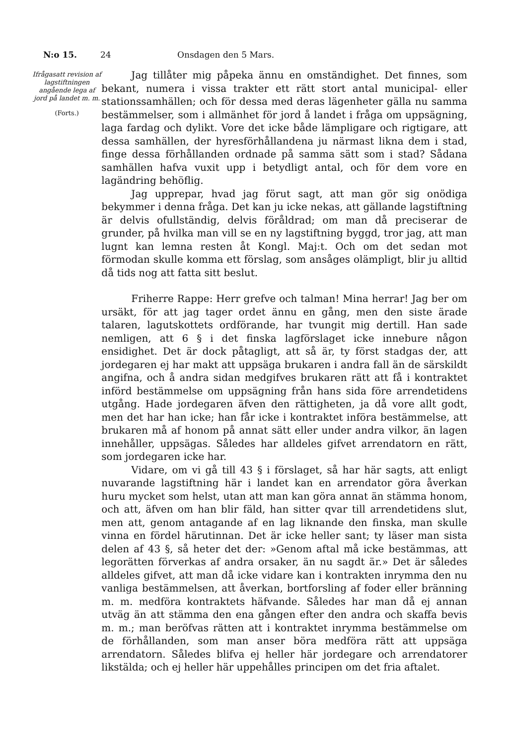N:o 15. 24 Onsdagen den 5 Mars.
Ifrågasatt revision af lagstiftningen angående lega af jord på landet m. m.
(Forts.)
Jag tillåter mig påpeka ännu en omständighet. Det finnes, som bekant, numera i vissa trakter ett rätt stort antal municipal- eller stationssamhällen; och för dessa med deras lägenheter gälla nu samma bestämmelser, som i allmänhet för jord å landet i fråga om uppsägning, laga fardag och dylikt. Vore det icke både lämpligare och rigtigare, att dessa samhällen, der hyresförhållandena ju närmast likna dem i stad, finge dessa förhållanden ordnade på samma sätt som i stad? Sådana samhällen hafva vuxit upp i betydligt antal, och för dem vore en lagändring behöflig.
Jag upprepar, hvad jag förut sagt, att man gör sig onödiga bekymmer i denna fråga. Det kan ju icke nekas, att gällande lagstiftning är delvis ofullständig, delvis föråldrad; om man då preciserar de grunder, på hvilka man vill se en ny lagstiftning byggd, tror jag, att man lugnt kan lemna resten åt Kongl. Maj:t. Och om det sedan mot förmodan skulle komma ett förslag, som ansåges olämpligt, blir ju alltid då tids nog att fatta sitt beslut.
Friherre Rappe: Herr grefve och talman! Mina herrar! Jag ber om ursäkt, för att jag tager ordet ännu en gång, men den siste ärade talaren, lagutskottets ordförande, har tvungit mig dertill. Han sade nemligen, att 6 § i det finska lagförslaget icke innebure någon ensidighet. Det är dock påtagligt, att så är, ty först stadgas der, att jordegaren ej har makt att uppsäga brukaren i andra fall än de särskildt angifna, och å andra sidan medgifves brukaren rätt att få i kontraktet införd bestämmelse om uppsägning från hans sida före arrendetidens utgång. Hade jordegaren äfven den rättigheten, ja då vore allt godt, men det har han icke; han får icke i kontraktet införa bestämmelse, att brukaren må af honom på annat sätt eller under andra vilkor, än lagen innehåller, uppsägas. Således har alldeles gifvet arrendatorn en rätt, som jordegaren icke har.
Vidare, om vi gå till 43 § i förslaget, så har här sagts, att enligt nuvarande lagstiftning här i landet kan en arrendator göra åverkan huru mycket som helst, utan att man kan göra annat än stämma honom, och att, äfven om han blir fäld, han sitter qvar till arrendetidens slut, men att, genom antagande af en lag liknande den finska, man skulle vinna en fördel härutinnan. Det är icke heller sant; ty läser man sista delen af 43 §, så heter det der: »Genom aftal må icke bestämmas, att legorätten förverkas af andra orsaker, än nu sagdt är.» Det är således alldeles gifvet, att man då icke vidare kan i kontrakten inrymma den nu vanliga bestämmelsen, att åverkan, bortforsling af foder eller bränning m. m. medföra kontraktets häfvande. Således har man då ej annan utväg än att stämma den ena gången efter den andra och skaffa bevis m. m.; man beröfvas rätten att i kontraktet inrymma bestämmelse om de förhållanden, som man anser böra medföra rätt att uppsäga arrendatorn. Således blifva ej heller här jordegare och arrendatorer likstälda; och ej heller här uppehålles principen om det fria aftalet.